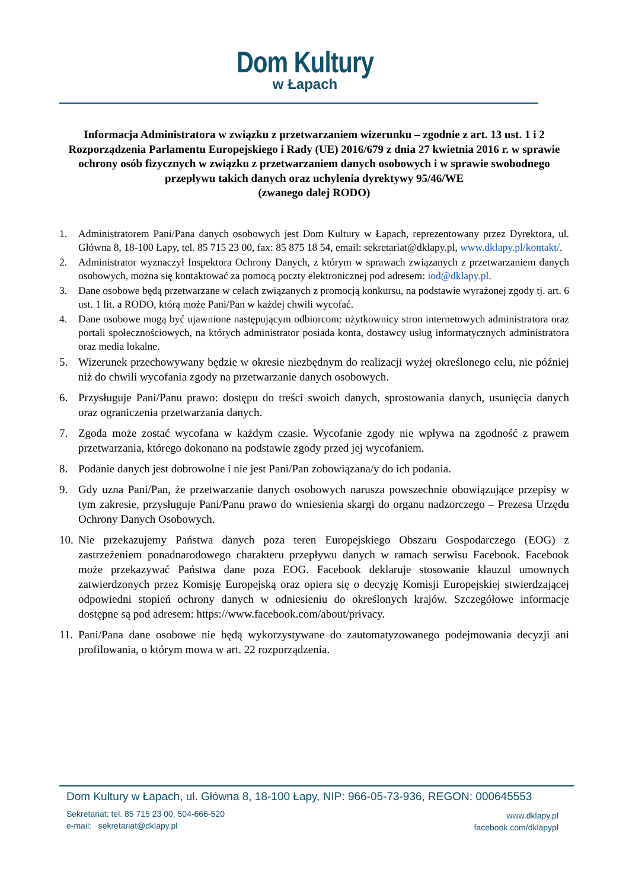Dom Kultury
w Łapach
Informacja Administratora w związku z przetwarzaniem wizerunku – zgodnie z art. 13 ust. 1 i 2 Rozporządzenia Parlamentu Europejskiego i Rady (UE) 2016/679 z dnia 27 kwietnia 2016 r. w sprawie ochrony osób fizycznych w związku z przetwarzaniem danych osobowych i w sprawie swobodnego przepływu takich danych oraz uchylenia dyrektywy 95/46/WE
(zwanego dalej RODO)
1. Administratorem Pani/Pana danych osobowych jest Dom Kultury w Łapach, reprezentowany przez Dyrektora, ul. Główna 8, 18-100 Łapy, tel. 85 715 23 00, fax: 85 875 18 54, email: sekretariat@dklapy.pl, www.dklapy.pl/kontakt/.
2. Administrator wyznaczył Inspektora Ochrony Danych, z którym w sprawach związanych z przetwarzaniem danych osobowych, można się kontaktować za pomocą poczty elektronicznej pod adresem: iod@dklapy.pl.
3. Dane osobowe będą przetwarzane w celach związanych z promocją konkursu, na podstawie wyrażonej zgody tj. art. 6 ust. 1 lit. a RODO, którą może Pani/Pan w każdej chwili wycofać.
4. Dane osobowe mogą być ujawnione następującym odbiorcom: użytkownicy stron internetowych administratora oraz portali społecznościowych, na których administrator posiada konta, dostawcy usług informatycznych administratora oraz media lokalne.
5. Wizerunek przechowywany będzie w okresie niezbędnym do realizacji wyżej określonego celu, nie później niż do chwili wycofania zgody na przetwarzanie danych osobowych.
6. Przysługuje Pani/Panu prawo: dostępu do treści swoich danych, sprostowania danych, usunięcia danych oraz ograniczenia przetwarzania danych.
7. Zgoda może zostać wycofana w każdym czasie. Wycofanie zgody nie wpływa na zgodność z prawem przetwarzania, którego dokonano na podstawie zgody przed jej wycofaniem.
8. Podanie danych jest dobrowolne i nie jest Pani/Pan zobowiązana/y do ich podania.
9. Gdy uzna Pani/Pan, że przetwarzanie danych osobowych narusza powszechnie obowiązujące przepisy w tym zakresie, przysługuje Pani/Panu prawo do wniesienia skargi do organu nadzorczego – Prezesa Urzędu Ochrony Danych Osobowych.
10. Nie przekazujemy Państwa danych poza teren Europejskiego Obszaru Gospodarczego (EOG) z zastrzeżeniem ponadnarodowego charakteru przepływu danych w ramach serwisu Facebook. Facebook może przekazywać Państwa dane poza EOG. Facebook deklaruje stosowanie klauzul umownych zatwierdzonych przez Komisję Europejską oraz opiera się o decyzję Komisji Europejskiej stwierdzającej odpowiedni stopień ochrony danych w odniesieniu do określonych krajów. Szczegółowe informacje dostępne są pod adresem: https://www.facebook.com/about/privacy.
11. Pani/Pana dane osobowe nie będą wykorzystywane do zautomatyzowanego podejmowania decyzji ani profilowania, o którym mowa w art. 22 rozporządzenia.
Dom Kultury w Łapach, ul. Główna 8, 18-100 Łapy, NIP: 966-05-73-936, REGON: 000645553
Sekretariat: tel. 85 715 23 00, 504-666-520
e-mail: sekretariat@dklapy.pl
www.dklapy.pl
facebook.com/dklapypl